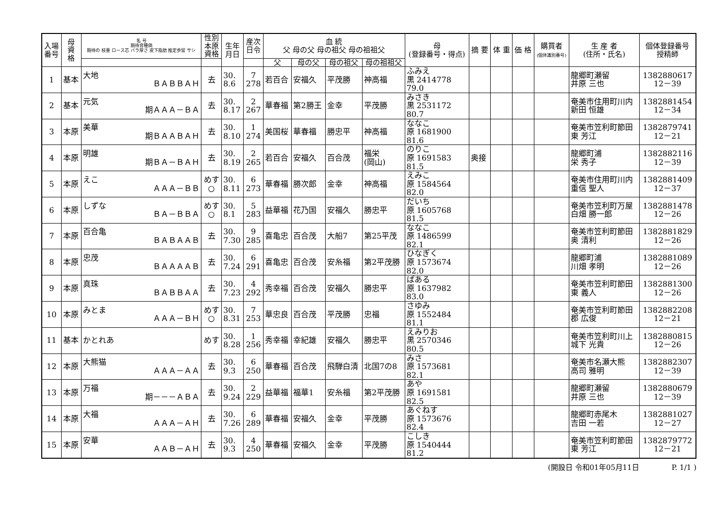| 入場 番号 | 母 資 格 | 名 号 期待育種価 期待の 枝重 ロース芯 バラ厚さ 皮下脂肪 推定歩留 サシ | 性別 本原 資格 | 生年 月日 | 産次 日令 | 血 統 父 母の父 母の祖父 母の祖祖父 | | | | 母 (登録番号・得点) | 摘 要 | 体 重 | 価 格 | 購買者 (個体識別番号) | 生 産 者 (住所・氏名) | 個体登録番号 授精師 |
| --- | --- | --- | --- | --- | --- | --- | --- | --- | --- | --- | --- | --- | --- | --- | --- | --- |
| | | | | | | 父 | 母の父 | 母の祖父 | 母の祖祖父 | | | | | | | |
| 1 | 基本 | 大地 ＢＡＢＢＡＨ | 去 | 30. 8.6 | 7 278 | 若百合 | 安福久 | 平茂勝 | 神高福 | ふみえ 黒 2414778 79.0 | | | | | 龍郷町瀬留 井原 三也 | 1382880617 12－39 |
| 2 | 基本 | 元気 期ＡＡＡ－ＢＡ | 去 | 30. 8.17 | 2 267 | 華春福 | 第2勝王 | 金幸 | 平茂勝 | みさき 黒 2531172 80.7 | | | | | 奄美市住用町川内 新田 恒雄 | 1382881454 12－34 |
| 3 | 本原 | 美華 期ＢＡＡＢＡＨ | 去 | 30. 8.10 | 1 274 | 美国桜 | 華春福 | 勝忠平 | 神高福 | ななこ 原 1681900 81.6 | | | | | 奄美市笠利町節田 東 芳江 | 1382879741 12－21 |
| 4 | 本原 | 明雄 期ＢＡ－ＢＡＨ | 去 | 30. 8.19 | 2 265 | 若百合 | 安福久 | 百合茂 | 福栄 (岡山) | のりこ 原 1691583 81.5 | 奥接 | | | | 龍郷町浦 栄 秀子 | 1382882116 12－39 |
| 5 | 本原 | えこ ＡＡＡ－ＢＢ | めす ○ | 30. 8.11 | 6 273 | 華春福 | 勝次郎 | 金幸 | 神高福 | えみこ 原 1584564 82.0 | | | | | 奄美市住用町川内 重信 聖人 | 1382881409 12－37 |
| 6 | 本原 | しずな ＢＡ－ＢＢＡ | めす ○ | 30. 8.1 | 5 283 | 益華福 | 花乃国 | 安福久 | 勝忠平 | だいち 原 1605768 81.5 | | | | | 奄美市笠利町万屋 白畑 勝一郎 | 1382881478 12－26 |
| 7 | 本原 | 百合亀 ＢＡＢＡＡＢ | 去 | 30. 7.30 | 9 285 | 喜亀忠 | 百合茂 | 大船7 | 第25平茂 | ななこ 原 1486599 82.1 | | | | | 奄美市笠利町節田 奥 清利 | 1382881829 12－26 |
| 8 | 本原 | 忠茂 ＢＡＡＡＡＢ | 去 | 30. 7.24 | 6 291 | 喜亀忠 | 百合茂 | 安糸福 | 第2平茂勝 | ひなぎく 原 1573674 82.0 | | | | | 龍郷町浦 川畑 孝明 | 1382881089 12－26 |
| 9 | 本原 | 真珠 ＢＡＢＢＡＡ | 去 | 30. 7.23 | 4 292 | 秀幸福 | 百合茂 | 安福久 | 勝忠平 | ぱある 原 1637982 83.0 | | | | | 奄美市笠利町節田 東 義人 | 1382881300 12－26 |
| 10 | 本原 | みとま ＡＡＡ－ＢＨ | めす ○ | 30. 8.31 | 7 253 | 華忠良 | 百合茂 | 平茂勝 | 忠福 | さゆみ 原 1552484 81.1 | | | | | 奄美市笠利町節田 郡 広俊 | 1382882208 12－21 |
| 11 | 基本 | かとれあ | めす | 30. 8.28 | 1 256 | 秀幸福 | 幸紀雄 | 安福久 | 勝忠平 | えみりお 黒 2570346 80.5 | | | | | 奄美市笠利町川上 城下 光貴 | 1382880815 12－26 |
| 12 | 本原 | 大熊猫 ＡＡＡ－ＡＡ | 去 | 30. 9.3 | 6 250 | 華春福 | 百合茂 | 飛騨白清 | 北国7の8 | みさ 原 1573681 82.1 | | | | | 奄美市名瀬大熊 高司 雅明 | 1382882307 12－39 |
| 13 | 本原 | 万福 期－－－ＡＢＡ | 去 | 30. 9.24 | 2 229 | 益華福 | 福華1 | 安糸福 | 第2平茂勝 | あや 原 1691581 82.5 | | | | | 龍郷町瀬留 井原 三也 | 1382880679 12－39 |
| 14 | 本原 | 大福 ＡＡＡ－ＡＨ | 去 | 30. 7.26 | 6 289 | 華春福 | 安福久 | 金幸 | 平茂勝 | あぐねす 原 1573676 82.4 | | | | | 龍郷町赤尾木 吉田 一若 | 1382881027 12－27 |
| 15 | 本原 | 安華 ＡＡＢ－ＡＨ | 去 | 30. 9.3 | 4 250 | 華春福 | 安福久 | 金幸 | 平茂勝 | こしき 原 1540444 81.2 | | | | | 奄美市笠利町節田 東 芳江 | 1382879772 12－21 |
(開設日 令和01年05月11日 P. 1/1 )